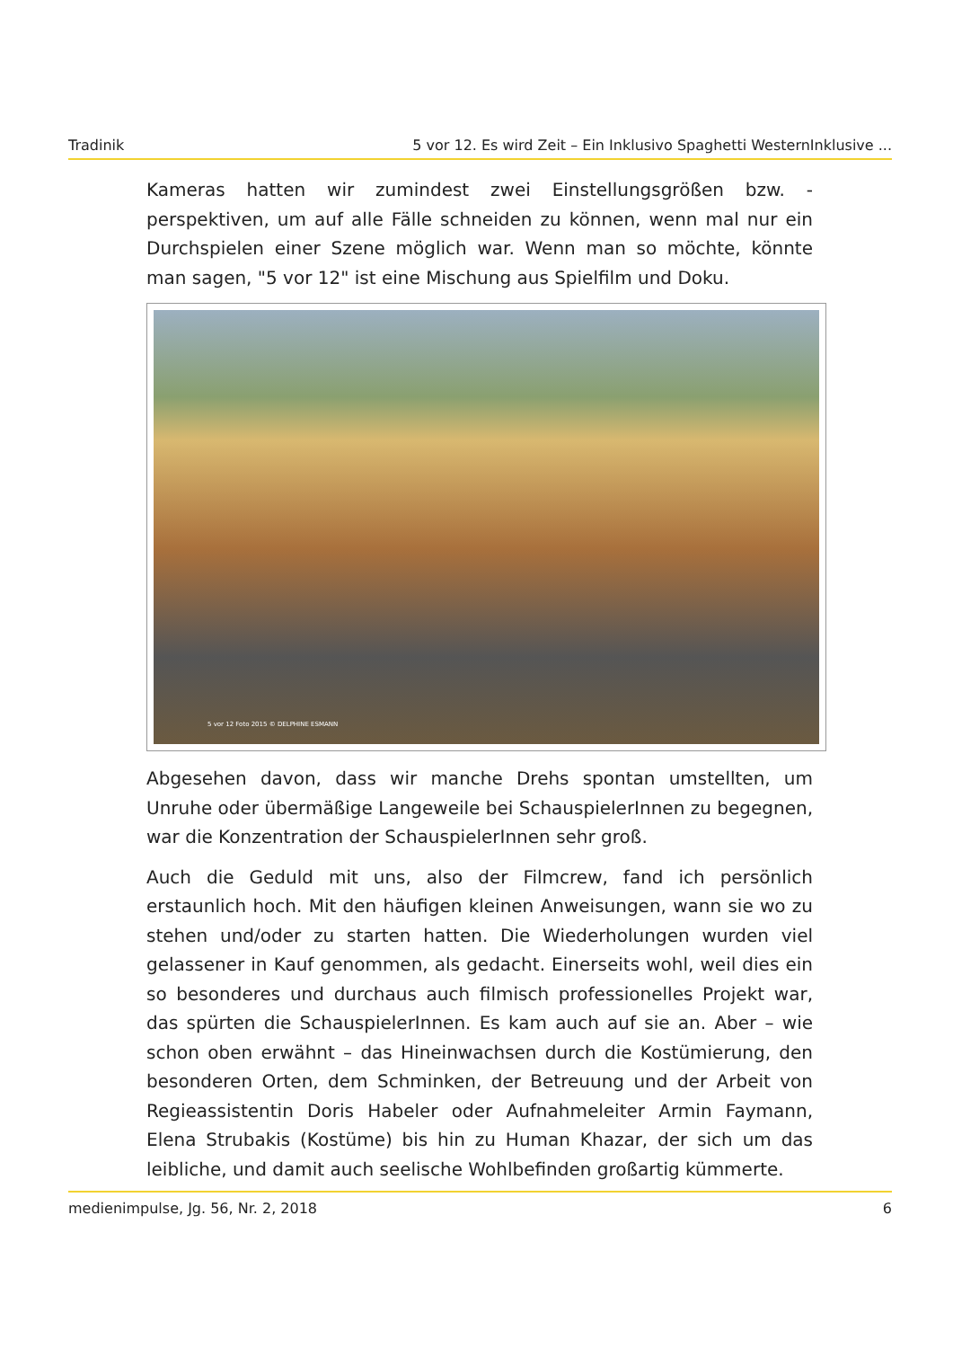Tradinik 5 vor 12. Es wird Zeit – Ein Inklusivo Spaghetti WesternInklusive ...
Kameras hatten wir zumindest zwei Einstellungsgrößen bzw. -perspektiven, um auf alle Fälle schneiden zu können, wenn mal nur ein Durchspielen einer Szene möglich war. Wenn man so möchte, könnte man sagen, "5 vor 12" ist eine Mischung aus Spielfilm und Doku.
5 vor 12 Foto 2015 © DELPHINE ESMANN
Abgesehen davon, dass wir manche Drehs spontan umstellten, um Unruhe oder übermäßige Langeweile bei SchauspielerInnen zu begegnen, war die Konzentration der SchauspielerInnen sehr groß.
Auch die Geduld mit uns, also der Filmcrew, fand ich persönlich erstaunlich hoch. Mit den häufigen kleinen Anweisungen, wann sie wo zu stehen und/oder zu starten hatten. Die Wiederholungen wurden viel gelassener in Kauf genommen, als gedacht. Einerseits wohl, weil dies ein so besonderes und durchaus auch filmisch professionelles Projekt war, das spürten die SchauspielerInnen. Es kam auch auf sie an. Aber – wie schon oben erwähnt – das Hineinwachsen durch die Kostümierung, den besonderen Orten, dem Schminken, der Betreuung und der Arbeit von Regieassistentin Doris Habeler oder Aufnahmeleiter Armin Faymann, Elena Strubakis (Kostüme) bis hin zu Human Khazar, der sich um das leibliche, und damit auch seelische Wohlbefinden großartig kümmerte.
medienimpulse, Jg. 56, Nr. 2, 2018 6